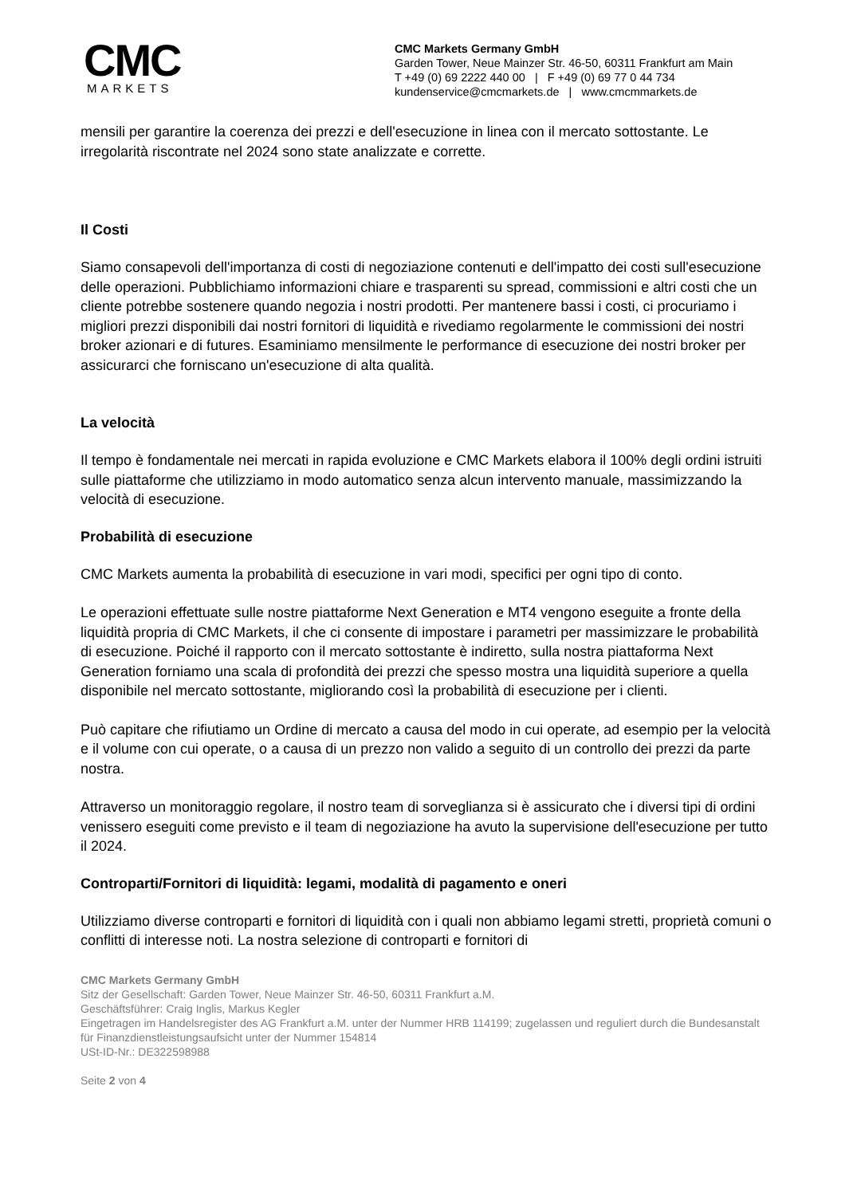CMC
MARKETS
CMC Markets Germany GmbH
Garden Tower, Neue Mainzer Str. 46-50, 60311 Frankfurt am Main
T +49 (0) 69 2222 440 00 | F +49 (0) 69 77 0 44 734
kundenservice@cmcmarkets.de | www.cmcmmarkets.de
mensili per garantire la coerenza dei prezzi e dell'esecuzione in linea con il mercato sottostante. Le irregolarità riscontrate nel 2024 sono state analizzate e corrette.
Il Costi
Siamo consapevoli dell'importanza di costi di negoziazione contenuti e dell'impatto dei costi sull'esecuzione delle operazioni. Pubblichiamo informazioni chiare e trasparenti su spread, commissioni e altri costi che un cliente potrebbe sostenere quando negozia i nostri prodotti. Per mantenere bassi i costi, ci procuriamo i migliori prezzi disponibili dai nostri fornitori di liquidità e rivediamo regolarmente le commissioni dei nostri broker azionari e di futures. Esaminiamo mensilmente le performance di esecuzione dei nostri broker per assicurarci che forniscano un'esecuzione di alta qualità.
La velocità
Il tempo è fondamentale nei mercati in rapida evoluzione e CMC Markets elabora il 100% degli ordini istruiti sulle piattaforme che utilizziamo in modo automatico senza alcun intervento manuale, massimizzando la velocità di esecuzione.
Probabilità di esecuzione
CMC Markets aumenta la probabilità di esecuzione in vari modi, specifici per ogni tipo di conto.
Le operazioni effettuate sulle nostre piattaforme Next Generation e MT4 vengono eseguite a fronte della liquidità propria di CMC Markets, il che ci consente di impostare i parametri per massimizzare le probabilità di esecuzione. Poiché il rapporto con il mercato sottostante è indiretto, sulla nostra piattaforma Next Generation forniamo una scala di profondità dei prezzi che spesso mostra una liquidità superiore a quella disponibile nel mercato sottostante, migliorando così la probabilità di esecuzione per i clienti.
Può capitare che rifiutiamo un Ordine di mercato a causa del modo in cui operate, ad esempio per la velocità e il volume con cui operate, o a causa di un prezzo non valido a seguito di un controllo dei prezzi da parte nostra.
Attraverso un monitoraggio regolare, il nostro team di sorveglianza si è assicurato che i diversi tipi di ordini venissero eseguiti come previsto e il team di negoziazione ha avuto la supervisione dell'esecuzione per tutto il 2024.
Controparti/Fornitori di liquidità: legami, modalità di pagamento e oneri
Utilizziamo diverse controparti e fornitori di liquidità con i quali non abbiamo legami stretti, proprietà comuni o conflitti di interesse noti. La nostra selezione di controparti e fornitori di
CMC Markets Germany GmbH
Sitz der Gesellschaft: Garden Tower, Neue Mainzer Str. 46-50, 60311 Frankfurt a.M.
Geschäftsführer: Craig Inglis, Markus Kegler
Eingetragen im Handelsregister des AG Frankfurt a.M. unter der Nummer HRB 114199; zugelassen und reguliert durch die Bundesanstalt für Finanzdienstleistungsaufsicht unter der Nummer 154814
USt-ID-Nr.: DE322598988
Seite 2 von 4